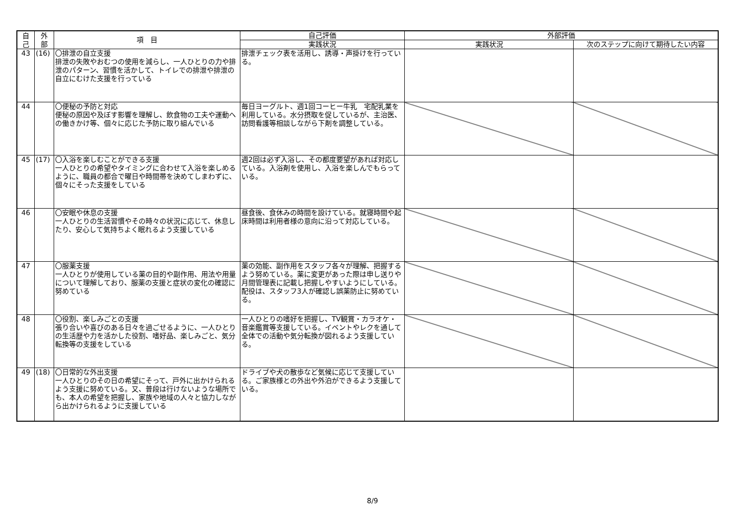| 自 己 | 外 部 | 項 目 | 自己評価 | 外部評価 | |
| --- | --- | --- | --- | --- | --- |
| | | | 実践状況 | 実践状況 | 次のステップに向けて期待したい内容 |
| 43 | (16) | 〇排泄の自立支援 排泄の失敗やおむつの使用を減らし、一人ひとりの力や排泄のパターン、習慣を活かして、トイレでの排泄や排泄の自立にむけた支援を行っている | 排泄チェック表を活用し、誘導・声掛けを行っている。 | | |
| 44 | | 〇便秘の予防と対応 便秘の原因や及ぼす影響を理解し、飲食物の工夫や運動への働きかけ等、個々に応じた予防に取り組んでいる | 毎日ヨーグルト、週1回コーヒー牛乳 宅配乳業を利用している。水分摂取を促しているが、主治医、訪問看護等相談しながら下剤を調整している。 | | |
| 45 | (17) | 〇入浴を楽しむことができる支援 一人ひとりの希望やタイミングに合わせて入浴を楽しめるように、職員の都合で曜日や時間帯を決めてしまわずに、個々にそった支援をしている | 週2回は必ず入浴し、その都度要望があれば対応している。入浴剤を使用し、入浴を楽しんでもらっている。 | | |
| 46 | | 〇安眠や休息の支援 一人ひとりの生活習慣やその時々の状況に応じて、休息したり、安心して気持ちよく眠れるよう支援している | 昼食後、食休みの時間を設けている。就寝時間や起床時間は利用者様の意向に沿って対応している。 | | |
| 47 | | 〇服薬支援 一人ひとりが使用している薬の目的や副作用、用法や用量について理解しており、服薬の支援と症状の変化の確認に努めている | 薬の効能、副作用をスタッフ各々が理解、把握するよう努めている。薬に変更があった際は申し送りや月間管理表に記載し把握しやすいようにしている。配役は、スタッフ3人が確認し誤薬防止に努めている。 | | |
| 48 | | 〇役割、楽しみごとの支援 張り合いや喜びのある日々を過ごせるように、一人ひとりの生活歴や力を活かした役割、嗜好品、楽しみごと、気分転換等の支援をしている | 一人ひとりの嗜好を把握し、TV観賞・カラオケ・音楽鑑賞等支援している。イベントやレクを通して全体での活動や気分転換が図れるよう支援している。 | | |
| 49 | (18) | 〇日常的な外出支援 一人ひとりのその日の希望にそって、戸外に出かけられるよう支援に努めている。又、普段は行けないような場所でも、本人の希望を把握し、家族や地域の人々と協力しながら出かけられるように支援している | ドライブや犬の散歩など気候に応じて支援している。ご家族様との外出や外泊ができるよう支援している。 | | |
8/9